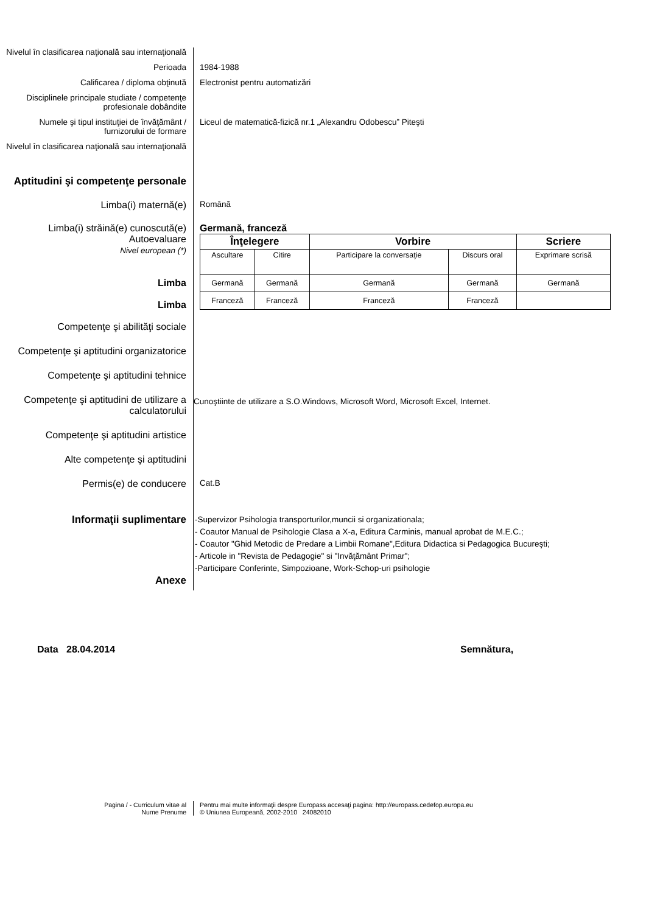Nivelul în clasificarea naţională sau internaţională
Perioada 1984-1988
Calificarea / diploma obţinută Electronist pentru automatizări
Disciplinele principale studiate / competenţe profesionale dobândite
Numele şi tipul instituţiei de învăţământ / furnizorului de formare
Liceul de matematică-fizică nr.1 „Alexandru Odobescu” Piteşti
Nivelul în clasificarea naţională sau internaţională
Aptitudini şi competenţe personale
Limba(i) maternă(e)
Română
Limba(i) străină(e) cunoscută(e)
Autoevaluare
Nivel european (*)
Limba
Limba
Germană, franceză
| Înţelegere | | Vorbire | | Scriere |
| Ascultare | Citire | Participare la conversaţie | Discurs oral | Exprimare scrisă |
| Germană | Germană | Germană | Germană | Germană |
| Franceză | Franceză | Franceză | Franceză | |
Competenţe şi abilităţi sociale
Competenţe şi aptitudini organizatorice
Competenţe şi aptitudini tehnice
Competenţe şi aptitudini de utilizare a calculatorului
Cunoştiinte de utilizare a S.O.Windows, Microsoft Word, Microsoft Excel, Internet.
Competenţe şi aptitudini artistice
Alte competenţe şi aptitudini
Permis(e) de conducere
Cat.B
Informaţii suplimentare
-Supervizor Psihologia transporturilor,muncii si organizationala;
- Coautor Manual de Psihologie Clasa a X-a, Editura Carminis, manual aprobat de M.E.C.;
- Coautor "Ghid Metodic de Predare a Limbii Romane",Editura Didactica si Pedagogica Bucureşti;
- Articole in "Revista de Pedagogie" si "Invăţământ Primar";
-Participare Conferinte, Simpozioane, Work-Schop-uri psihologie
Anexe
Data 28.04.2014 Semnătura,
Pagina / - Curriculum vitae al
Nume Prenume
Pentru mai multe informaţii despre Europass accesaţi pagina: http://europass.cedefop.europa.eu
© Uniunea Europeană, 2002-2010 24082010